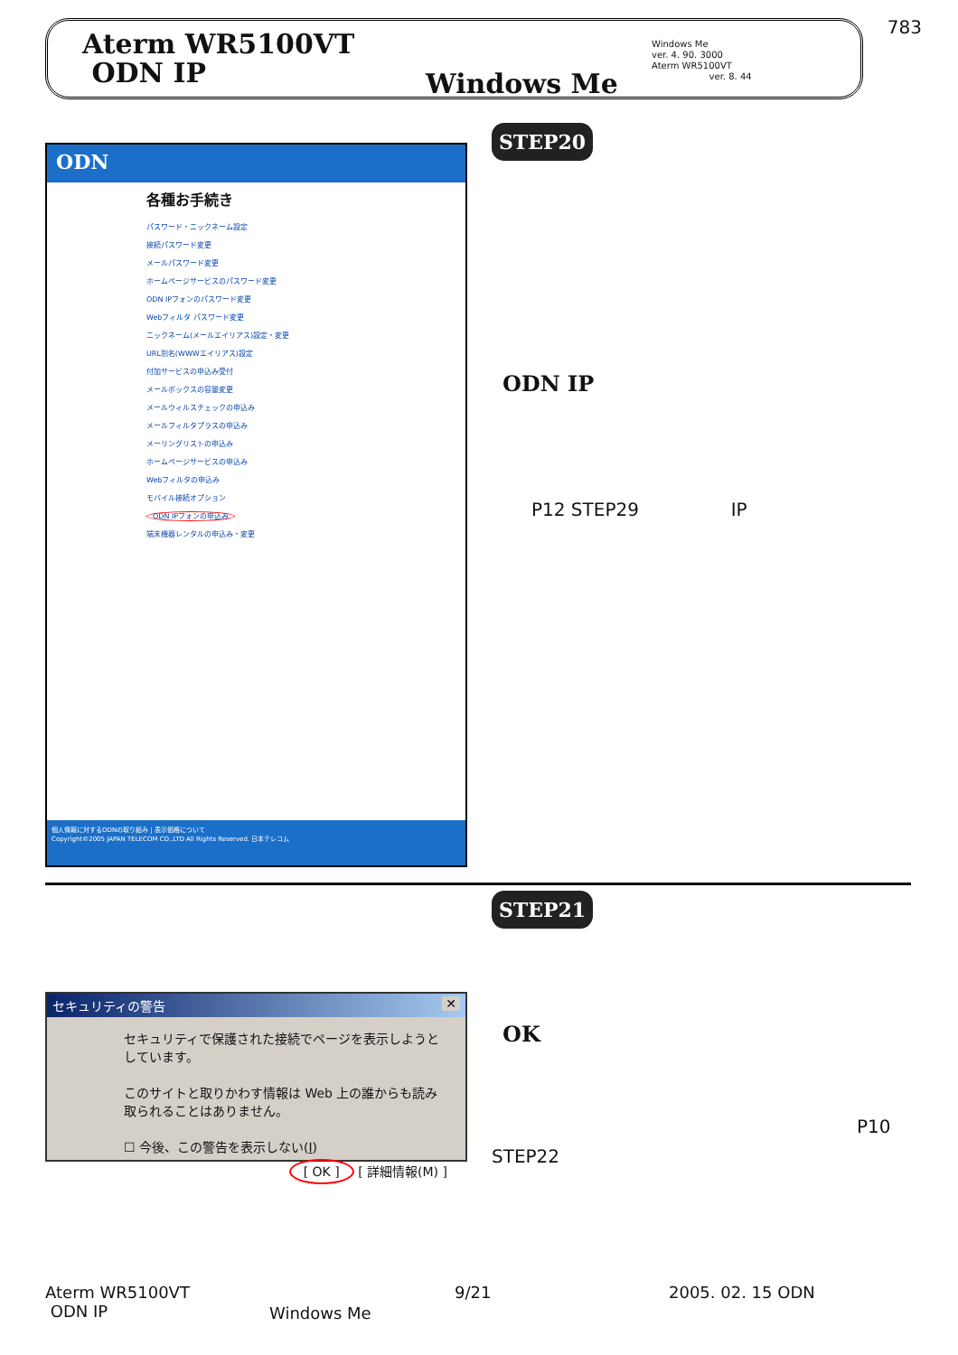783
Aterm WR5100VT
ODN IP
Windows Me
Windows Me
ver. 4. 90. 3000
Aterm WR5100VT
ver. 8. 44
ODN
各種お手続き
パスワード・ニックネーム設定
接続パスワード変更
メールパスワード変更
ホームページサービスのパスワード変更
ODN IPフォンのパスワード変更
Webフィルタ パスワード変更
ニックネーム(メールエイリアス)設定・変更
URL別名(WWWエイリアス)設定
付加サービスの申込み受付
メールボックスの容量変更
メールウィルスチェックの申込み
メールフィルタプラスの申込み
メーリングリストの申込み
ホームページサービスの申込み
Webフィルタの申込み
モバイル接続オプション
ODN IPフォンの申込み
端末機器レンタルの申込み・変更
個人情報に対するODNの取り組み | 表示価格について
Copyright©2005 JAPAN TELECOM CO.,LTD All Rights Reserved. 日本テレコム
STEP20
ODN IP
P12 STEP29 IP
STEP21
セキュリティの警告 ✕
セキュリティで保護された接続でページを表示しようとしています。
このサイトと取りかわす情報は Web 上の誰からも読み取られることはありません。
☐ 今後、この警告を表示しない(I)
[ OK ] [ 詳細情報(M) ]
OK
P10
STEP22
Aterm WR5100VT
ODN IP
Windows Me
9/21 2005. 02. 15 ODN